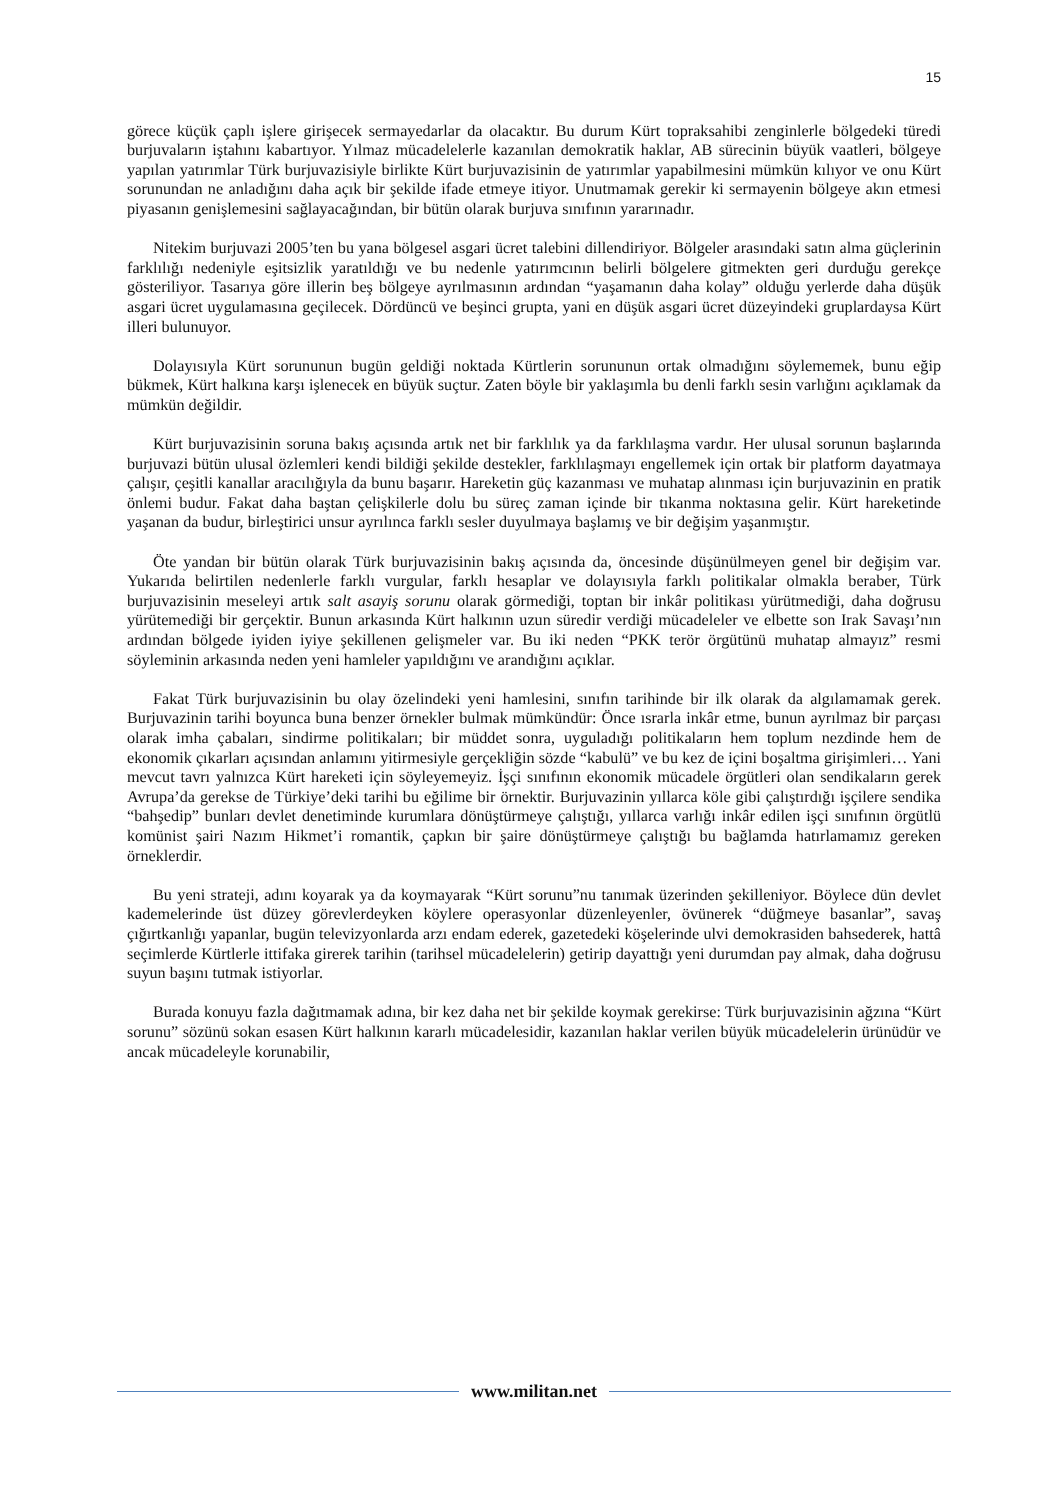15
görece küçük çaplı işlere girişecek sermayedarlar da olacaktır. Bu durum Kürt topraksahibi zenginlerle bölgedeki türedi burjuvaların iştahını kabartıyor. Yılmaz mücadelelerle kazanılan demokratik haklar, AB sürecinin büyük vaatleri, bölgeye yapılan yatırımlar Türk burjuvazisiyle birlikte Kürt burjuvazisinin de yatırımlar yapabilmesini mümkün kılıyor ve onu Kürt sorunundan ne anladığını daha açık bir şekilde ifade etmeye itiyor. Unutmamak gerekir ki sermayenin bölgeye akın etmesi piyasanın genişlemesini sağlayacağından, bir bütün olarak burjuva sınıfının yararınadır.
Nitekim burjuvazi 2005’ten bu yana bölgesel asgari ücret talebini dillendiriyor. Bölgeler arasındaki satın alma güçlerinin farklılığı nedeniyle eşitsizlik yaratıldığı ve bu nedenle yatırımcının belirli bölgelere gitmekten geri durduğu gerekçe gösteriliyor. Tasarıya göre illerin beş bölgeye ayrılmasının ardından “yaşamanın daha kolay” olduğu yerlerde daha düşük asgari ücret uygulamasına geçilecek. Dördüncü ve beşinci grupta, yani en düşük asgari ücret düzeyindeki gruplardaysa Kürt illeri bulunuyor.
Dolayısıyla Kürt sorununun bugün geldiği noktada Kürtlerin sorununun ortak olmadığını söylememek, bunu eğip bükmek, Kürt halkına karşı işlenecek en büyük suçtur. Zaten böyle bir yaklaşımla bu denli farklı sesin varlığını açıklamak da mümkün değildir.
Kürt burjuvazisinin soruna bakış açısında artık net bir farklılık ya da farklılaşma vardır. Her ulusal sorunun başlarında burjuvazi bütün ulusal özlemleri kendi bildiği şekilde destekler, farklılaşmayı engellemek için ortak bir platform dayatmaya çalışır, çeşitli kanallar aracılığıyla da bunu başarır. Hareketin güç kazanması ve muhatap alınması için burjuvazinin en pratik önlemi budur. Fakat daha baştan çelişkilerle dolu bu süreç zaman içinde bir tıkanma noktasına gelir. Kürt hareketinde yaşanan da budur, birleştirici unsur ayrılınca farklı sesler duyulmaya başlamış ve bir değişim yaşanmıştır.
Öte yandan bir bütün olarak Türk burjuvazisinin bakış açısında da, öncesinde düşünülmeyen genel bir değişim var. Yukarıda belirtilen nedenlerle farklı vurgular, farklı hesaplar ve dolayısıyla farklı politikalar olmakla beraber, Türk burjuvazisinin meseleyi artık salt asayiş sorunu olarak görmediği, toptan bir inkâr politikası yürütmediği, daha doğrusu yürütemediği bir gerçektir. Bunun arkasında Kürt halkının uzun süredir verdiği mücadeleler ve elbette son Irak Savaşı’nın ardından bölgede iyiden iyiye şekillenen gelişmeler var. Bu iki neden “PKK terör örgütünü muhatap almayız” resmi söyleminin arkasında neden yeni hamleler yapıldığını ve arandığını açıklar.
Fakat Türk burjuvazisinin bu olay özelindeki yeni hamlesini, sınıfın tarihinde bir ilk olarak da algılamamak gerek. Burjuvazinin tarihi boyunca buna benzer örnekler bulmak mümkündür: Önce ısrarla inkâr etme, bunun ayrılmaz bir parçası olarak imha çabaları, sindirme politikaları; bir müddet sonra, uyguladığı politikaların hem toplum nezdinde hem de ekonomik çıkarları açısından anlamını yitirmesiyle gerçekliğin sözde “kabulü” ve bu kez de içini boşaltma girişimleri… Yani mevcut tavrı yalnızca Kürt hareketi için söyleyemeyiz. İşçi sınıfının ekonomik mücadele örgütleri olan sendikaların gerek Avrupa’da gerekse de Türkiye’deki tarihi bu eğilime bir örnektir. Burjuvazinin yıllarca köle gibi çalıştırdığı işçilere sendika “bahşedip” bunları devlet denetiminde kurumlara dönüştürmeye çalıştığı, yıllarca varlığı inkâr edilen işçi sınıfının örgütlü komünist şairi Nazım Hikmet’i romantik, çapkın bir şaire dönüştürmeye çalıştığı bu bağlamda hatırlamamız gereken örneklerdir.
Bu yeni strateji, adını koyarak ya da koymayarak “Kürt sorunu”nu tanımak üzerinden şekilleniyor. Böylece dün devlet kademelerinde üst düzey görevlerdeyken köylere operasyonlar düzenleyenler, övünerek “düğmeye basanlar”, savaş çığırtkanlığı yapanlar, bugün televizyonlarda arzı endam ederek, gazetedeki köşelerinde ulvi demokrasiden bahsederek, hattâ seçimlerde Kürtlerle ittifaka girerek tarihin (tarihsel mücadelelerin) getirip dayattığı yeni durumdan pay almak, daha doğrusu suyun başını tutmak istiyorlar.
Burada konuyu fazla dağıtmamak adına, bir kez daha net bir şekilde koymak gerekirse: Türk burjuvazisinin ağzına “Kürt sorunu” sözünü sokan esasen Kürt halkının kararlı mücadelesidir, kazanılan haklar verilen büyük mücadelelerin ürünüdür ve ancak mücadeleyle korunabilir,
www.militan.net